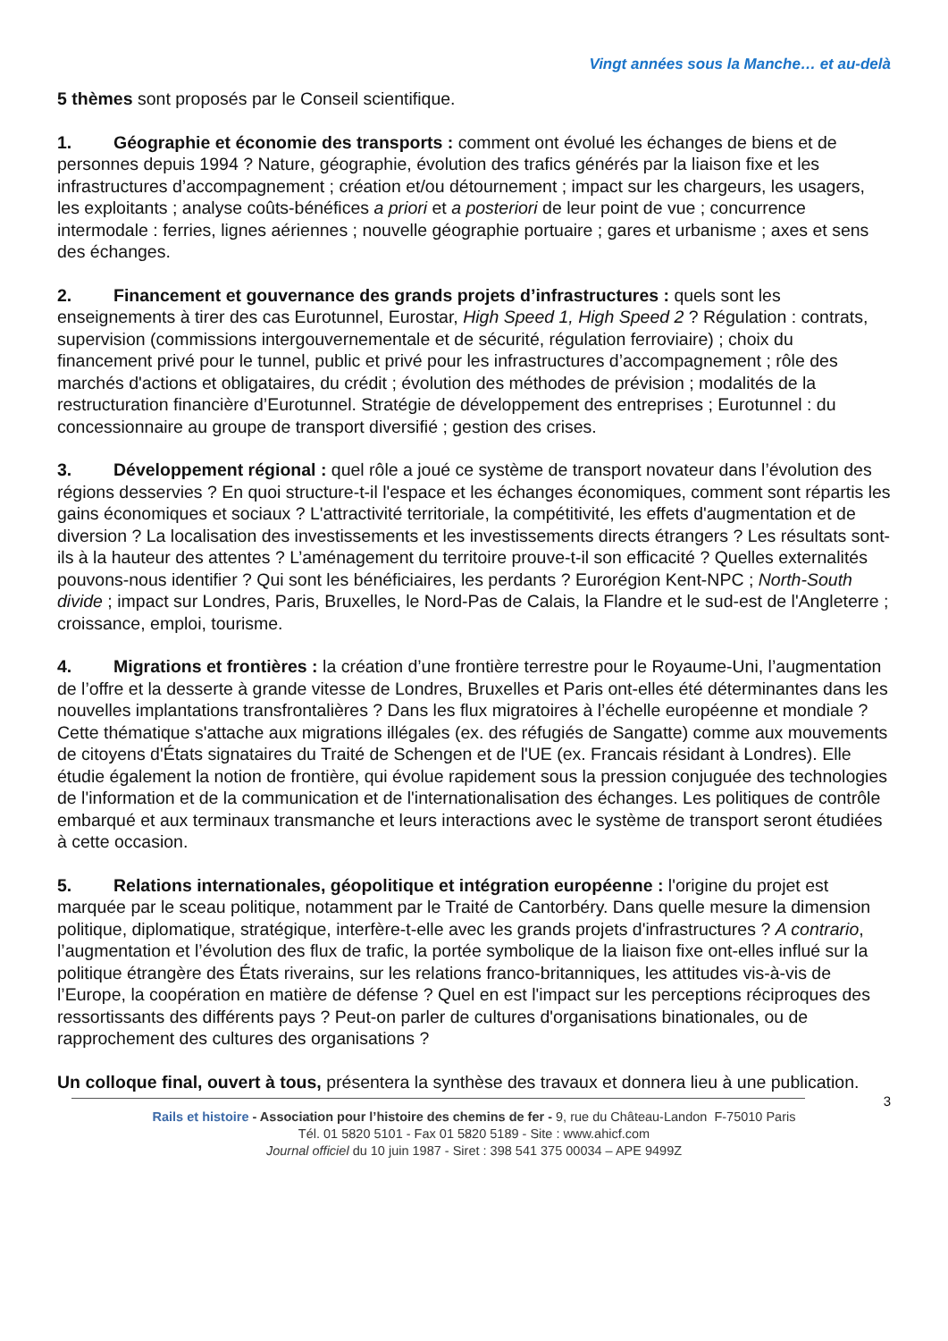Vingt années sous la Manche… et au-delà
5 thèmes sont proposés par le Conseil scientifique.
1. Géographie et économie des transports : comment ont évolué les échanges de biens et de personnes depuis 1994 ? Nature, géographie, évolution des trafics générés par la liaison fixe et les infrastructures d’accompagnement ; création et/ou détournement ; impact sur les chargeurs, les usagers, les exploitants ; analyse coûts-bénéfices a priori et a posteriori de leur point de vue ; concurrence intermodale : ferries, lignes aériennes ; nouvelle géographie portuaire ; gares et urbanisme ; axes et sens des échanges.
2. Financement et gouvernance des grands projets d’infrastructures : quels sont les enseignements à tirer des cas Eurotunnel, Eurostar, High Speed 1, High Speed 2 ? Régulation : contrats, supervision (commissions intergouvernementale et de sécurité, régulation ferroviaire) ; choix du financement privé pour le tunnel, public et privé pour les infrastructures d’accompagnement ; rôle des marchés d'actions et obligataires, du crédit ; évolution des méthodes de prévision ; modalités de la restructuration financière d’Eurotunnel. Stratégie de développement des entreprises ; Eurotunnel : du concessionnaire au groupe de transport diversifié ; gestion des crises.
3. Développement régional : quel rôle a joué ce système de transport novateur dans l’évolution des régions desservies ? En quoi structure-t-il l'espace et les échanges économiques, comment sont répartis les gains économiques et sociaux ? L'attractivité territoriale, la compétitivité, les effets d'augmentation et de diversion ? La localisation des investissements et les investissements directs étrangers ? Les résultats sont-ils à la hauteur des attentes ? L’aménagement du territoire prouve-t-il son efficacité ? Quelles externalités pouvons-nous identifier ? Qui sont les bénéficiaires, les perdants ? Eurorégion Kent-NPC ; North-South divide ; impact sur Londres, Paris, Bruxelles, le Nord-Pas de Calais, la Flandre et le sud-est de l'Angleterre ; croissance, emploi, tourisme.
4. Migrations et frontières : la création d’une frontière terrestre pour le Royaume-Uni, l’augmentation de l’offre et la desserte à grande vitesse de Londres, Bruxelles et Paris ont-elles été déterminantes dans les nouvelles implantations transfrontalières ? Dans les flux migratoires à l’échelle européenne et mondiale ? Cette thématique s'attache aux migrations illégales (ex. des réfugiés de Sangatte) comme aux mouvements de citoyens d'États signataires du Traité de Schengen et de l'UE (ex. Francais résidant à Londres). Elle étudie également la notion de frontière, qui évolue rapidement sous la pression conjuguée des technologies de l'information et de la communication et de l'internationalisation des échanges. Les politiques de contrôle embarqué et aux terminaux transmanche et leurs interactions avec le système de transport seront étudiées à cette occasion.
5. Relations internationales, géopolitique et intégration européenne : l'origine du projet est marquée par le sceau politique, notamment par le Traité de Cantorbéry. Dans quelle mesure la dimension politique, diplomatique, stratégique, interfère-t-elle avec les grands projets d'infrastructures ? A contrario, l’augmentation et l’évolution des flux de trafic, la portée symbolique de la liaison fixe ont-elles influé sur la politique étrangère des États riverains, sur les relations franco-britanniques, les attitudes vis-à-vis de l’Europe, la coopération en matière de défense ? Quel en est l'impact sur les perceptions réciproques des ressortissants des différents pays ? Peut-on parler de cultures d'organisations binationales, ou de rapprochement des cultures des organisations ?
Un colloque final, ouvert à tous, présentera la synthèse des travaux et donnera lieu à une publication.
3
Rails et histoire - Association pour l’histoire des chemins de fer - 9, rue du Château-Landon F-75010 Paris
Tél. 01 5820 5101 - Fax 01 5820 5189 - Site : www.ahicf.com
Journal officiel du 10 juin 1987 - Siret : 398 541 375 00034 – APE 9499Z